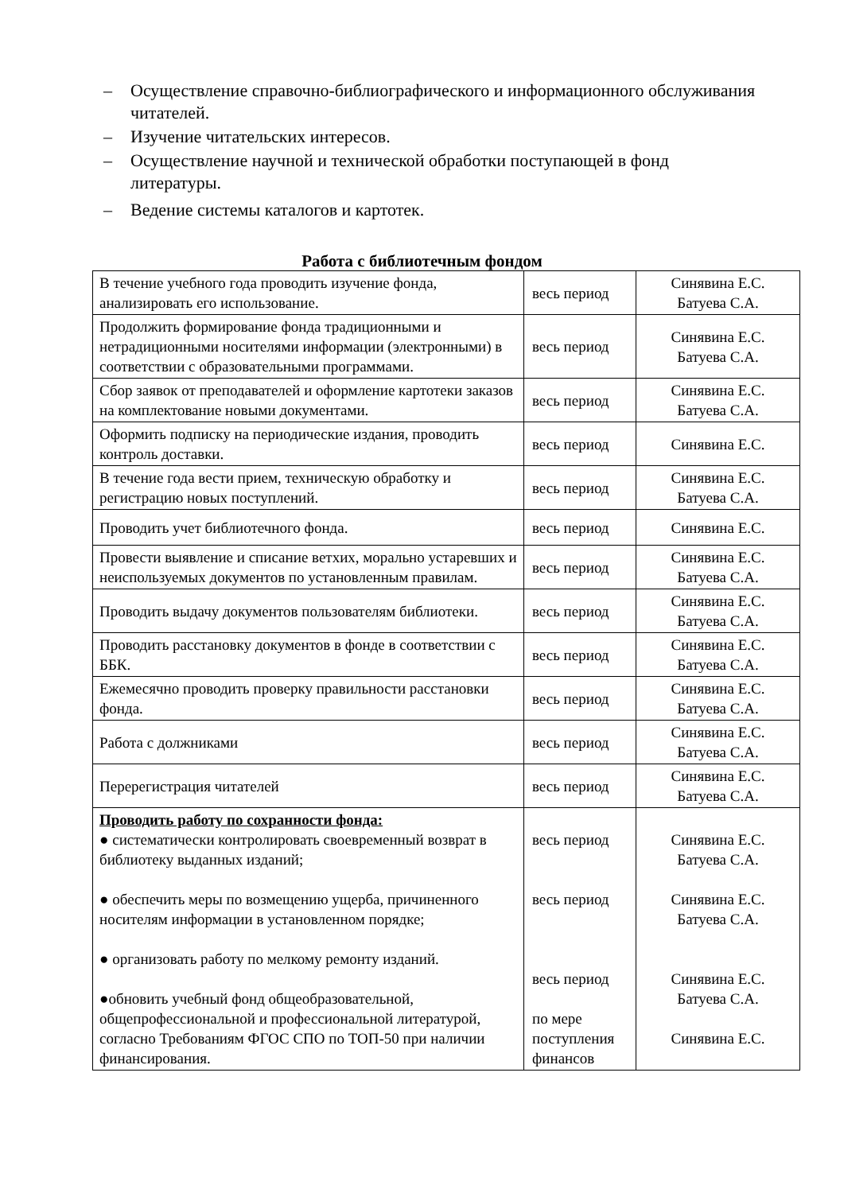– Осуществление справочно-библиографического и информационного обслуживания читателей.
– Изучение читательских интересов.
– Осуществление научной и технической обработки поступающей в фонд литературы.
– Ведение системы каталогов и картотек.
Работа с библиотечным фондом
| В течение учебного года проводить изучение фонда, анализировать его использование. | весь период | Синявина Е.С. Батуева С.А. |
| Продолжить формирование фонда традиционными и нетрадиционными носителями информации (электронными) в соответствии с образовательными программами. | весь период | Синявина Е.С. Батуева С.А. |
| Сбор заявок от преподавателей и оформление картотеки заказов на комплектование новыми документами. | весь период | Синявина Е.С. Батуева С.А. |
| Оформить подписку на периодические издания, проводить контроль доставки. | весь период | Синявина Е.С. |
| В течение года вести прием, техническую обработку и регистрацию новых поступлений. | весь период | Синявина Е.С. Батуева С.А. |
| Проводить учет библиотечного фонда. | весь период | Синявина Е.С. |
| Провести выявление и списание ветхих, морально устаревших и неиспользуемых документов по установленным правилам. | весь период | Синявина Е.С. Батуева С.А. |
| Проводить выдачу документов пользователям библиотеки. | весь период | Синявина Е.С. Батуева С.А. |
| Проводить расстановку документов в фонде в соответствии с ББК. | весь период | Синявина Е.С. Батуева С.А. |
| Ежемесячно проводить проверку правильности расстановки фонда. | весь период | Синявина Е.С. Батуева С.А. |
| Работа с должниками | весь период | Синявина Е.С. Батуева С.А. |
| Перерегистрация читателей | весь период | Синявина Е.С. Батуева С.А. |
| Проводить работу по сохранности фонда: ● систематически контролировать своевременный возврат в библиотеку выданных изданий; ● обеспечить меры по возмещению ущерба, причиненного носителям информации в установленном порядке; ● организовать работу по мелкому ремонту изданий. ●обновить учебный фонд общеобразовательной, общепрофессиональной и профессиональной литературой, согласно Требованиям ФГОС СПО по ТОП-50 при наличии финансирования. | весь период весь период весь период по мере поступления финансов | Синявина Е.С. Батуева С.А. Синявина Е.С. Батуева С.А. Синявина Е.С. Батуева С.А. Синявина Е.С. |